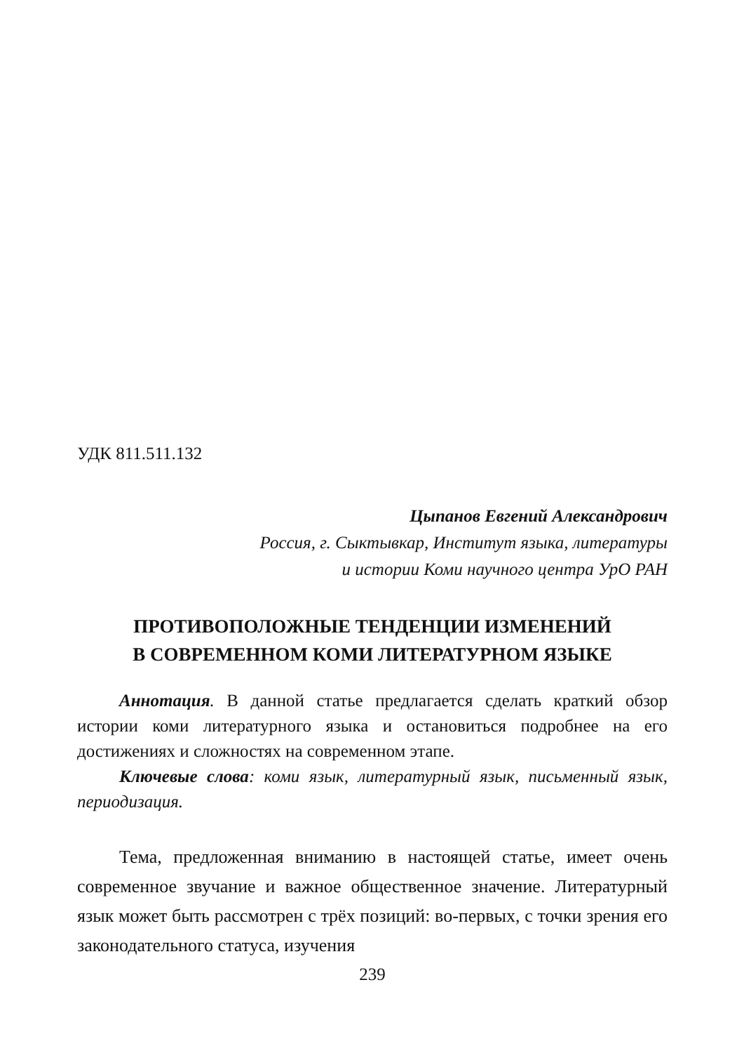УДК 811.511.132
Цыпанов Евгений Александрович
Россия, г. Сыктывкар, Институт языка, литературы
и истории Коми научного центра УрО РАН
ПРОТИВОПОЛОЖНЫЕ ТЕНДЕНЦИИ ИЗМЕНЕНИЙ
В СОВРЕМЕННОМ КОМИ ЛИТЕРАТУРНОМ ЯЗЫКЕ
Аннотация. В данной статье предлагается сделать краткий обзор истории коми литературного языка и остановиться подробнее на его достижениях и сложностях на современном этапе.
Ключевые слова: коми язык, литературный язык, письменный язык, периодизация.
Тема, предложенная вниманию в настоящей статье, имеет очень современное звучание и важное общественное значение. Литературный язык может быть рассмотрен с трёх позиций: во-первых, с точки зрения его законодательного статуса, изучения
239